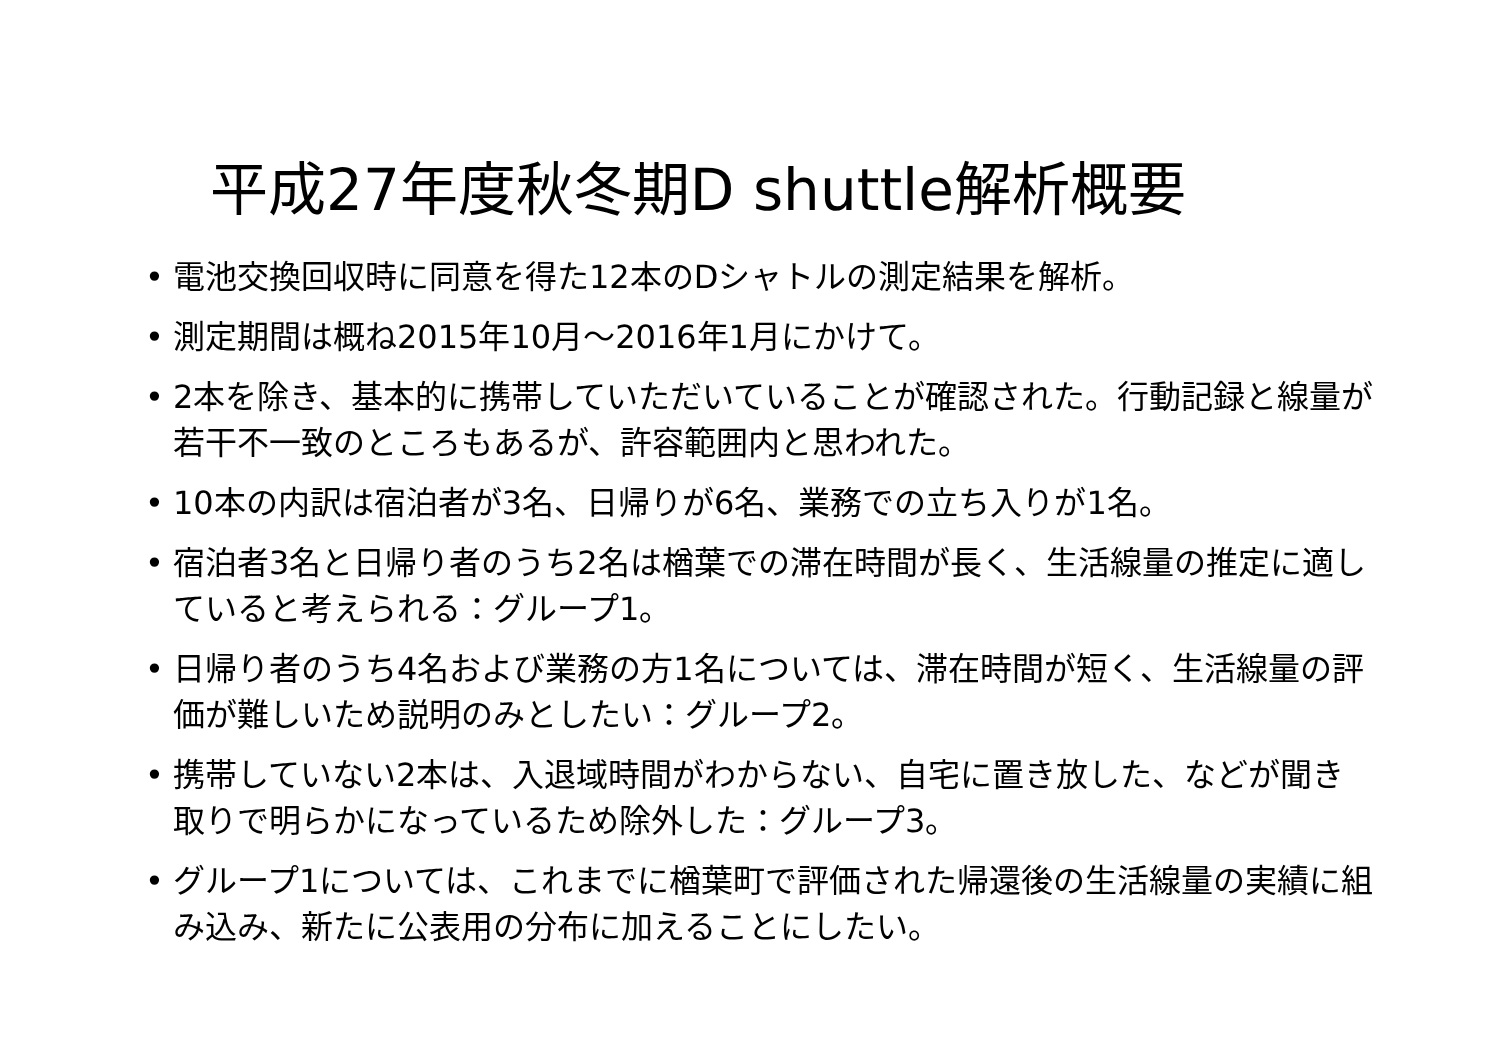平成27年度秋冬期D shuttle解析概要
• 電池交換回収時に同意を得た12本のDシャトルの測定結果を解析。
• 測定期間は概ね2015年10月～2016年1月にかけて。
• 2本を除き、基本的に携帯していただいていることが確認された。行動記録と線量が若干不一致のところもあるが、許容範囲内と思われた。
• 10本の内訳は宿泊者が3名、日帰りが6名、業務での立ち入りが1名。
• 宿泊者3名と日帰り者のうち2名は楢葉での滞在時間が長く、生活線量の推定に適していると考えられる：グループ1。
• 日帰り者のうち4名および業務の方1名については、滞在時間が短く、生活線量の評価が難しいため説明のみとしたい：グループ2。
• 携帯していない2本は、入退域時間がわからない、自宅に置き放した、などが聞き取りで明らかになっているため除外した：グループ3。
• グループ1については、これまでに楢葉町で評価された帰還後の生活線量の実績に組み込み、新たに公表用の分布に加えることにしたい。